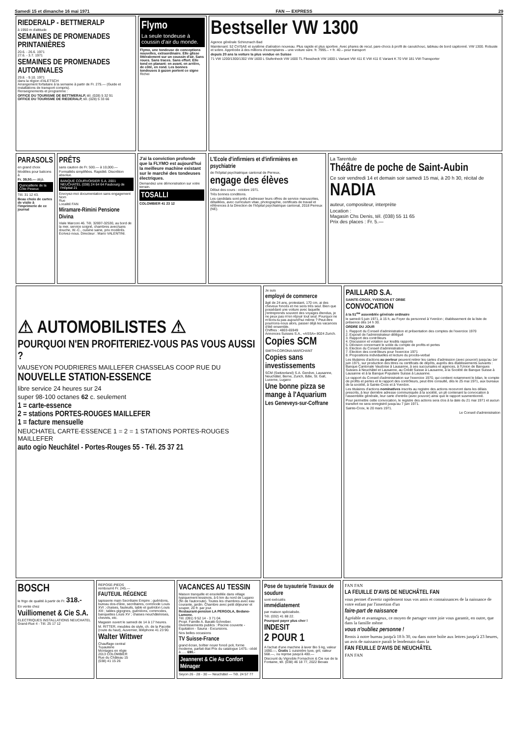Samedi 15 et dimanche 16 mai 1971 FAN — EXPRESS 29
RIEDERALP - BETTMERALP
à 1950 m d'altitude
SEMAINES DE PROMENADES PRINTANIÈRES
20.6. - 26.6. 1971
27.6. - 3.7. 1971
SEMAINES DE PROMENADES AUTOMNALES
29.8. - 9.10. 1971
dans la région d'ALETSCH
Arrangement forfaitaire à la semaine à partir de Fr. 275.— (Guide et installations de transport compris).
Renseignements et programme :
OFFICE DU TOURISME DE BETTMERALP, tél. (028) 5 32 91
OFFICE DU TOURISME DE RIEDERALP, tél. (028) 5 33 66
Flymo
La seule tondeuse à coussin d'air du monde.
Flymo, une tondeuse de conceptions nouvelles, extraordinaire. Elle glisse littéralement sur un coussin d'air. Sans roues. Sans traces. Sans effort. Elle tond en planant: en avant, en arrière, de côté, en rond. Les bonnes tondeuses à gazon portent ce signe Richei
Bestseller VW 1300
Agence générale Schinznach Bad
Maintenant: 52 CV/SAE et système d'aération nouveau. Plus rapide et plus sportive. Avec phares de recul, pare-chocs à profil de caoutchouc, tableau de bord capitonné. VW 1300. Robuste et sobre. Appréciée à des millions d'exemplaires – une voiture sûre. fr. 7995.– + fr. 40.– pour transport
depuis 20 ans la voiture la plus vendue en Suisse
71 VW 1200/1300/1302 VW 1600 L Stufenheck VW 1600 TL Fliessheck VW 1600 L Variant VW 411 E VW 411 E Variant K 70 VW 181 VW-Transporter
PARASOLS
en grand choix
Modèles pour balcons à
Fr. 39,50.— déjà.
Quincaillerie de la Côte Peseux
Tél. 31 12 43.
Beau choix de cartes de visite à l'imprimerie de ce journal
PRÊTS
sans caution de Fr. 500.— à 10,000.—
Formalités simplifiées. Rapidité. Discrétion absolue.
BANQUE COURVOISIER S.A. 2001 NEUCHATEL (038) 24 64 64 Faubourg de l'Hôpital 21
Envoyez-moi documentation sans engagement
Nom
Rue
Localité FAN
Miramare-Rimini Pensione Divina
Viale Marconi 46. Tél. 32697-32530, au bord de la mer, service soigné, chambres avec/sans douche, W.-C., cuisine saine, prix modérés. Ecrivez-nous. Directeur : Mario VALENTINI.
J'ai la conviction profonde que la FLYMO est aujourd'hui la meilleure machine existant sur le marché des tondeuses électriques.
Demandez une démonstration sur votre terrain.
TOSALLI
COLOMBIER 41 23 12
L'Ecole d'infirmiers et d'infirmières en psychiatrie
de l'hôpital psychiatrique cantonal de Perreux,
engage des élèves
Début des cours : octobre 1971.
Très bonnes conditions.
Les candidats sont priés d'adresser leurs offres de service manuscrites, détaillées, avec curriculum vitae, photographie, certificats de travail et références à la Direction de l'hôpital psychiatrique cantonal, 2018 Perreux (NE).
La Tarentule
Théâtre de poche de Saint-Aubin
Ce soir vendredi 14 et demain soir samedi 15 mai, à 20 h 30, récital de
NADIA
auteur, compositeur, interprète
Location :
Magasin Chs Denis, tél. (038) 55 11 65
Prix des places : Fr. 5.—
⚠ AUTOMOBILISTES ⚠
POURQUOI N'EN PROFITERIEZ-VOUS PAS VOUS AUSSI ?
VAUSEYON POUDRIERES MAILLEFER CHASSELAS COOP RUE DU
NOUVELLE STATION-ESSENCE
libre service 24 heures sur 24
super 98-100 octanes 62 c. seulement
1 = carte-essence
2 = stations PORTES-ROUGES MAILLEFER
1 = facture mensuelle
NEUCHATEL CARTE-ESSENCE 1 = 2 = 1 STATIONS PORTES-ROUGES MAILLEFER
auto ogio Neuchâtel - Portes-Rouges 55 - Tél. 25 37 21
Je suis
employé de commerce
âgé de 24 ans, protestant, 170 cm, ai des cheveux foncés et me sens très seul. Bien que possédant une voiture avec laquelle j'entreprends souvent des voyages étendus, je ne peux pas m'en réjouir tout seul. Pourquoi ne m'écris-tu pas aujourd'hui même ? Peut-être pourrions-nous alors, passer déjà les vacances d'été ensemble.
Chiffres : 4803-65949
Annonces Suisses S.A., «ASSA» 8024 Zurich.
Copies SCM
SMITH-CORONA-MARCHANT
Copies sans investissements
SCM (Switzerland) S.A. Genève, Lausanne, Neuchâtel, Berne, Zurich, Bâle, St. Gall, Lucerne, Lugano
Une bonne pizza se mange à l'Aquarium
Les Geneveys-sur-Coffrane
PAILLARD S.A.
SAINTE-CROIX, YVERDON ET ORBE
CONVOCATION
à la 51<sup>me</sup> assemblée générale ordinaire
le samedi 5 juin 1971, à 15 h, au Foyer du personnel à Yverdon ; établissement de la liste de présence dès 14 h 30.
ORDRE DU JOUR
1. Rapport du Conseil d'administration et présentation des comptes de l'exercice 1970
2. Exposé de l'administrateur-délégué
3. Rapport des contrôleurs
4. Discussion et votation sur lesdits rapports
5. Décision concernant le solde du compte de profits et pertes
6. Election du Conseil d'administration
7. Election des contrôleurs pour l'exercice 1971
8. Propositions individuelles et lecture du procès-verbal
Les titulaires d'actions au porteur peuvent retirer les cartes d'admission (avec pouvoir) jusqu'au 1er juin 1971, sur production des titres ou certificats de dépôts, auprès des établissements suivants : Banque Cantonale Vaudoise à Lausanne, à ses succursales et agences, à l'Union de Banques Suisses à Neuchâtel et Lausanne, au Crédit Suisse à Lausanne, à la Société de Banque Suisse à Lausanne et à la Banque Populaire Suisse à Lausanne.
Le rapport du Conseil d'administration sur l'exercice 1970, qui contient notamment le bilan, le compte de profits et pertes et le rapport des contrôleurs, peut être consulté, dès le 25 mai 1971, aux bureaux de la société, à Sainte-Croix et à Yverdon.
Les titulaires d'actions nominatives inscrits au registre des actions recevront dans les délais prescrits, à leur dernière adresse communiquée à la société, un pli contenant la convocation à l'assemblée générale, leur carte d'entrée (avec pouvoir) ainsi que le rapport susmentionné.
Pour permettre cette convocation, le registre des actions sera clos à la date du 21 mai 1971 et aucun transfert ne sera enregistré jusqu'au 7 juin 1971.
Sainte-Croix, le 20 mars 1971.
Le Conseil d'administration
BOSCH
le frigo de qualité à partir de Fr. 318.-
En vente chez
Vuilliomenet & Cie S.A.
ELECTRIQUES INSTALLATIONS NEUCHATEL
Grand-Rue 4 - Tél. 25 17 12
REPOSE-PIEDS
rembourré Fr. 245.—
FAUTEUIL RÉGENCE
tapisserie main Secrétaire Empire ; guéridons, bureau dos-d'âne, secrétaires, commode Louis XVI ; chaises, fauteuils, table et guéridon Louis XIII ; tables gigognes, guéridons, commodes, banquettes Louis XV ; chaises neuchâteloises, chevets, etc.
Magasin ouvert le samedi de 14 à 17 heures.
M. RITTER, meubles de style, ch. de la Pacotte (route du haut), Auvernier, téléphone 41 23 90.
Walter Wittwer
Chauffage central
Tuyauterie
Montages en régie
2013 COLOMBIER
Rue du Château 15
(038) 41 15 26
VACANCES AU TESSIN
Maison tranquille et ensoleillée dans village typiquement tessinois, à 6 km du nord de Lugano (fin de l'autoroute). Toutes les chambres avec eau courante, jardin. Chambre avec petit déjeuner et souper, 20 fr. par jour.
Restaurant-pension LA PERGOLA, Bedano-Lamone.
Tél. (091) 9 52 14 - 3 71 04.
Propr. Famille A. Baratti-Schreiber.
Divertissements publics : Piscine couverte - Equitation - Sauna - Excursions.
Nos belles occasions
TV Suisse-France
grand écran, boîtier noyer foncé poli, forme moderne, parfait état Prix du catalogue 1475.- cédé à ..... 690.-
Jeanneret & Cie Au Confort Ménager
Seyon 26 - 28 - 30 — Neuchâtel — Tél. 24 57 77
Pose de tuyauterie Travaux de soudure
sont exécutés
immédiatement
par maison spécialisée.
Tél. (032) 41 88 22.
Pourquoi payer plus cher !
INDESIT
2 POUR 1
A l'achat d'une machine à laver Bio 5 kg, valeur 1690.—, Gratis 1 cuisinière luxe, gril, valeur 568.—, ou reprise jusqu'à 400.—
Discount du Vignoble Fornachon & Cie rue de la Fontaine, tél. (038) 46 18 77, 2022 Bevaix
FAN FAN
LA FEUILLE D'AVIS DE NEUCHÂTEL FAN
vous permet d'avertir rapidement tous vos amis et connaissances de la naissance de votre enfant par l'insertion d'un
faire-part de naissance
Agréable et avantageux, ce moyen de partager votre joie vous garantit, en outre, que dans la famille même
vous n'oubliez personne !
Remis à notre bureau jusqu'à 18 h 30, ou dans notre boîte aux lettres jusqu'à 23 heures, un avis de naissance paraît le lendemain dans la
FAN FEUILLE D'AVIS DE NEUCHÂTEL
FAN FAN